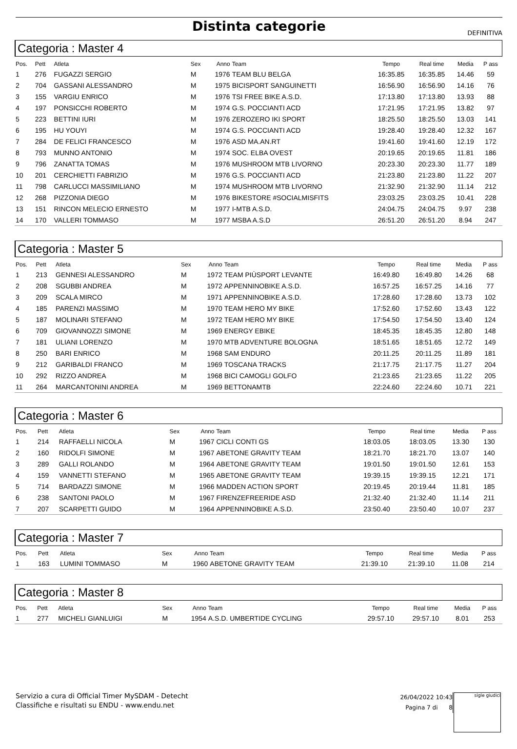Distinta categorie
DEFINITIVA
Categoria : Master 4
| Pos. | Pett | Atleta | Sex | Anno | Team | Tempo | Real time | Media | P ass |
| --- | --- | --- | --- | --- | --- | --- | --- | --- | --- |
| 1 | 276 | FUGAZZI SERGIO | M | 1976 | TEAM BLU BELGA | 16:35.85 | 16:35.85 | 14.46 | 59 |
| 2 | 704 | GASSANI ALESSANDRO | M | 1975 | BICISPORT SANGUINETTI | 16:56.90 | 16:56.90 | 14.16 | 76 |
| 3 | 155 | VARGIU ENRICO | M | 1976 | TSI FREE BIKE A.S.D. | 17:13.80 | 17:13.80 | 13.93 | 88 |
| 4 | 197 | PONSICCHI ROBERTO | M | 1974 | G.S. POCCIANTI ACD | 17:21.95 | 17:21.95 | 13.82 | 97 |
| 5 | 223 | BETTINI IURI | M | 1976 | ZEROZERO IKI SPORT | 18:25.50 | 18:25.50 | 13.03 | 141 |
| 6 | 195 | HU YOUYI | M | 1974 | G.S. POCCIANTI ACD | 19:28.40 | 19:28.40 | 12.32 | 167 |
| 7 | 284 | DE FELICI FRANCESCO | M | 1976 | ASD MA.AN.RT | 19:41.60 | 19:41.60 | 12.19 | 172 |
| 8 | 793 | MUNNO ANTONIO | M | 1974 | SOC. ELBA OVEST | 20:19.65 | 20:19.65 | 11.81 | 186 |
| 9 | 796 | ZANATTA TOMAS | M | 1976 | MUSHROOM MTB LIVORNO | 20:23.30 | 20:23.30 | 11.77 | 189 |
| 10 | 201 | CERCHIETTI FABRIZIO | M | 1976 | G.S. POCCIANTI ACD | 21:23.80 | 21:23.80 | 11.22 | 207 |
| 11 | 798 | CARLUCCI MASSIMILIANO | M | 1974 | MUSHROOM MTB LIVORNO | 21:32.90 | 21:32.90 | 11.14 | 212 |
| 12 | 268 | PIZZONIA DIEGO | M | 1976 | BIKESTORE #SOCIALMISFITS | 23:03.25 | 23:03.25 | 10.41 | 228 |
| 13 | 151 | RINCON MELECIO ERNESTO | M | 1977 | I-MTB A.S.D. | 24:04.75 | 24:04.75 | 9.97 | 238 |
| 14 | 170 | VALLERI TOMMASO | M | 1977 | MSBA A.S.D | 26:51.20 | 26:51.20 | 8.94 | 247 |
Categoria : Master 5
| Pos. | Pett | Atleta | Sex | Anno | Team | Tempo | Real time | Media | P ass |
| --- | --- | --- | --- | --- | --- | --- | --- | --- | --- |
| 1 | 213 | GENNESI ALESSANDRO | M | 1972 | TEAM PIÙSPORT LEVANTE | 16:49.80 | 16:49.80 | 14.26 | 68 |
| 2 | 208 | SGUBBI ANDREA | M | 1972 | APPENNINOBIKE A.S.D. | 16:57.25 | 16:57.25 | 14.16 | 77 |
| 3 | 209 | SCALA MIRCO | M | 1971 | APPENNINOBIKE A.S.D. | 17:28.60 | 17:28.60 | 13.73 | 102 |
| 4 | 185 | PARENZI MASSIMO | M | 1970 | TEAM HERO MY BIKE | 17:52.60 | 17:52.60 | 13.43 | 122 |
| 5 | 187 | MOLINARI STEFANO | M | 1972 | TEAM HERO MY BIKE | 17:54.50 | 17:54.50 | 13.40 | 124 |
| 6 | 709 | GIOVANNOZZI SIMONE | M | 1969 | ENERGY EBIKE | 18:45.35 | 18:45.35 | 12.80 | 148 |
| 7 | 181 | ULIANI LORENZO | M | 1970 | MTB ADVENTURE BOLOGNA | 18:51.65 | 18:51.65 | 12.72 | 149 |
| 8 | 250 | BARI ENRICO | M | 1968 | SAM ENDURO | 20:11.25 | 20:11.25 | 11.89 | 181 |
| 9 | 212 | GARIBALDI FRANCO | M | 1969 | TOSCANA TRACKS | 21:17.75 | 21:17.75 | 11.27 | 204 |
| 10 | 292 | RIZZO ANDREA | M | 1968 | BICI CAMOGLI GOLFO | 21:23.65 | 21:23.65 | 11.22 | 205 |
| 11 | 264 | MARCANTONINI ANDREA | M | 1969 | BETTONAMTB | 22:24.60 | 22:24.60 | 10.71 | 221 |
Categoria : Master 6
| Pos. | Pett | Atleta | Sex | Anno | Team | Tempo | Real time | Media | P ass |
| --- | --- | --- | --- | --- | --- | --- | --- | --- | --- |
| 1 | 214 | RAFFAELLI NICOLA | M | 1967 | CICLI CONTI GS | 18:03.05 | 18:03.05 | 13.30 | 130 |
| 2 | 160 | RIDOLFI SIMONE | M | 1967 | ABETONE GRAVITY TEAM | 18:21.70 | 18:21.70 | 13.07 | 140 |
| 3 | 289 | GALLI ROLANDO | M | 1964 | ABETONE GRAVITY TEAM | 19:01.50 | 19:01.50 | 12.61 | 153 |
| 4 | 159 | VANNETTI STEFANO | M | 1965 | ABETONE GRAVITY TEAM | 19:39.15 | 19:39.15 | 12.21 | 171 |
| 5 | 714 | BARDAZZI SIMONE | M | 1966 | MADDEN ACTION SPORT | 20:19.45 | 20:19.44 | 11.81 | 185 |
| 6 | 238 | SANTONI PAOLO | M | 1967 | FIRENZEFREERIDE ASD | 21:32.40 | 21:32.40 | 11.14 | 211 |
| 7 | 207 | SCARPETTI GUIDO | M | 1964 | APPENNINOBIKE A.S.D. | 23:50.40 | 23:50.40 | 10.07 | 237 |
Categoria : Master 7
| Pos. | Pett | Atleta | Sex | Anno | Team | Tempo | Real time | Media | P ass |
| --- | --- | --- | --- | --- | --- | --- | --- | --- | --- |
| 1 | 163 | LUMINI TOMMASO | M | 1960 | ABETONE GRAVITY TEAM | 21:39.10 | 21:39.10 | 11.08 | 214 |
Categoria : Master 8
| Pos. | Pett | Atleta | Sex | Anno | Team | Tempo | Real time | Media | P ass |
| --- | --- | --- | --- | --- | --- | --- | --- | --- | --- |
| 1 | 277 | MICHELI GIANLUIGI | M | 1954 | A.S.D. UMBERTIDE CYCLING | 29:57.10 | 29:57.10 | 8.01 | 253 |
Servizio a cura di Official Timer MySDAM - Detecht
Classifiche e risultati su ENDU - www.endu.net
26/04/2022 10:43
Pagina 7 di 8
sigle giudici